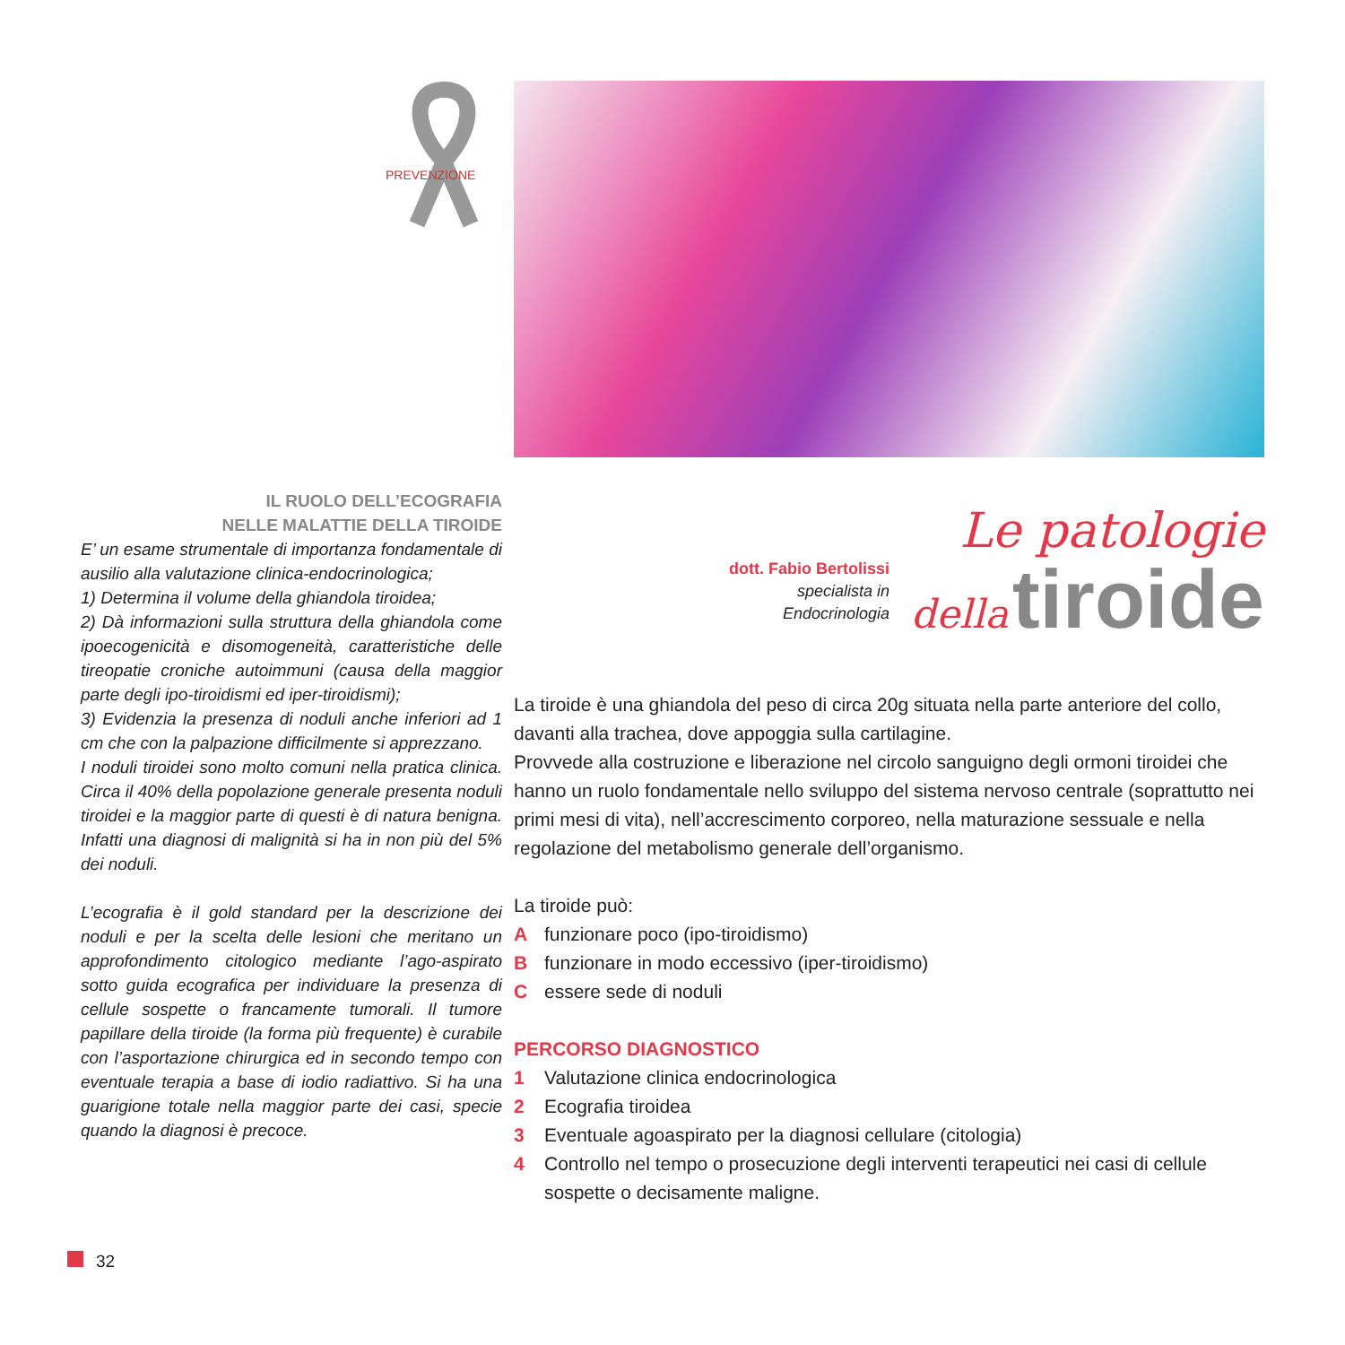PREVENZIONE
IL RUOLO DELL’ECOGRAFIA
NELLE MALATTIE DELLA TIROIDE
E’ un esame strumentale di importanza fondamentale di ausilio alla valutazione clinica-endocrinologica;
1) Determina il volume della ghiandola tiroidea;
2) Dà informazioni sulla struttura della ghiandola come ipoecogenicità e disomogeneità, caratteristiche delle tireopatie croniche autoimmuni (causa della maggior parte degli ipo-tiroidismi ed iper-tiroidismi);
3) Evidenzia la presenza di noduli anche inferiori ad 1 cm che con la palpazione difficilmente si apprezzano.
I noduli tiroidei sono molto comuni nella pratica clinica. Circa il 40% della popolazione generale presenta noduli tiroidei e la maggior parte di questi è di natura benigna. Infatti una diagnosi di malignità si ha in non più del 5% dei noduli.
L’ecografia è il gold standard per la descrizione dei noduli e per la scelta delle lesioni che meritano un approfondimento citologico mediante l’ago-aspirato sotto guida ecografica per individuare la presenza di cellule sospette o francamente tumorali. Il tumore papillare della tiroide (la forma più frequente) è curabile con l’asportazione chirurgica ed in secondo tempo con eventuale terapia a base di iodio radiattivo. Si ha una guarigione totale nella maggior parte dei casi, specie quando la diagnosi è precoce.
dott. Fabio Bertolissi
specialista in
Endocrinologia
Le patologie
della tiroide
La tiroide è una ghiandola del peso di circa 20g situata nella parte anteriore del collo, davanti alla trachea, dove appoggia sulla cartilagine.
Provvede alla costruzione e liberazione nel circolo sanguigno degli ormoni tiroidei che hanno un ruolo fondamentale nello sviluppo del sistema nervoso centrale (soprattutto nei primi mesi di vita), nell’accrescimento corporeo, nella maturazione sessuale e nella regolazione del metabolismo generale dell’organismo.
La tiroide può:
Afunzionare poco (ipo-tiroidismo)
Bfunzionare in modo eccessivo (iper-tiroidismo)
Cessere sede di noduli
PERCORSO DIAGNOSTICO
1 Valutazione clinica endocrinologica
2 Ecografia tiroidea
3 Eventuale agoaspirato per la diagnosi cellulare (citologia)
4 Controllo nel tempo o prosecuzione degli interventi terapeutici nei casi di cellule sospette o decisamente maligne.
32